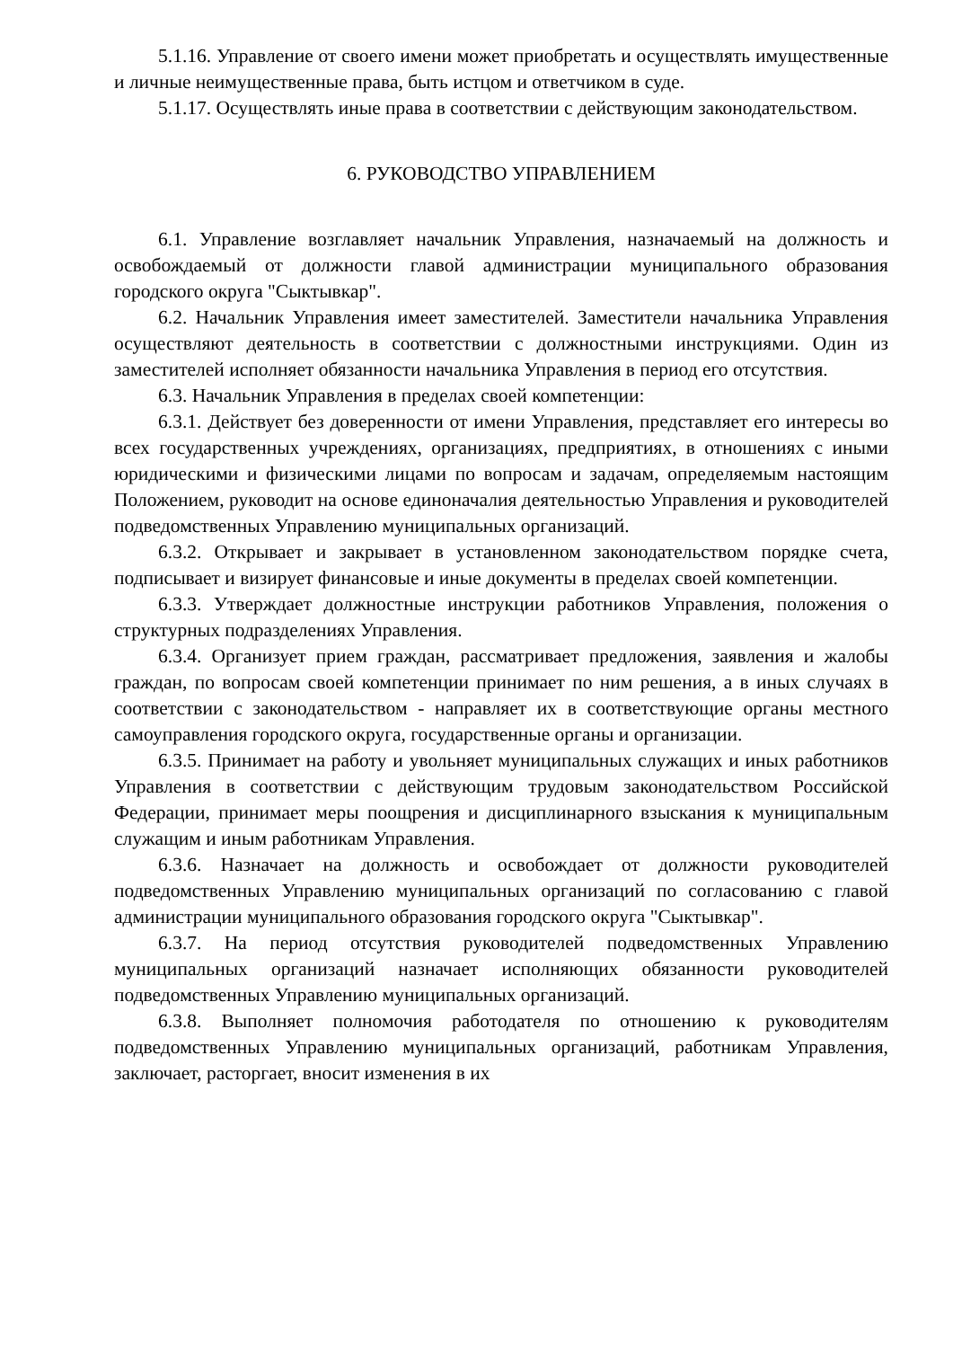5.1.16. Управление от своего имени может приобретать и осуществлять имущественные и личные неимущественные права, быть истцом и ответчиком в суде.
5.1.17. Осуществлять иные права в соответствии с действующим законодательством.
6. РУКОВОДСТВО УПРАВЛЕНИЕМ
6.1. Управление возглавляет начальник Управления, назначаемый на должность и освобождаемый от должности главой администрации муниципального образования городского округа "Сыктывкар".
6.2. Начальник Управления имеет заместителей. Заместители начальника Управления осуществляют деятельность в соответствии с должностными инструкциями. Один из заместителей исполняет обязанности начальника Управления в период его отсутствия.
6.3. Начальник Управления в пределах своей компетенции:
6.3.1. Действует без доверенности от имени Управления, представляет его интересы во всех государственных учреждениях, организациях, предприятиях, в отношениях с иными юридическими и физическими лицами по вопросам и задачам, определяемым настоящим Положением, руководит на основе единоначалия деятельностью Управления и руководителей подведомственных Управлению муниципальных организаций.
6.3.2. Открывает и закрывает в установленном законодательством порядке счета, подписывает и визирует финансовые и иные документы в пределах своей компетенции.
6.3.3. Утверждает должностные инструкции работников Управления, положения о структурных подразделениях Управления.
6.3.4. Организует прием граждан, рассматривает предложения, заявления и жалобы граждан, по вопросам своей компетенции принимает по ним решения, а в иных случаях в соответствии с законодательством - направляет их в соответствующие органы местного самоуправления городского округа, государственные органы и организации.
6.3.5. Принимает на работу и увольняет муниципальных служащих и иных работников Управления в соответствии с действующим трудовым законодательством Российской Федерации, принимает меры поощрения и дисциплинарного взыскания к муниципальным служащим и иным работникам Управления.
6.3.6. Назначает на должность и освобождает от должности руководителей подведомственных Управлению муниципальных организаций по согласованию с главой администрации муниципального образования городского округа "Сыктывкар".
6.3.7. На период отсутствия руководителей подведомственных Управлению муниципальных организаций назначает исполняющих обязанности руководителей подведомственных Управлению муниципальных организаций.
6.3.8. Выполняет полномочия работодателя по отношению к руководителям подведомственных Управлению муниципальных организаций, работникам Управления, заключает, расторгает, вносит изменения в их